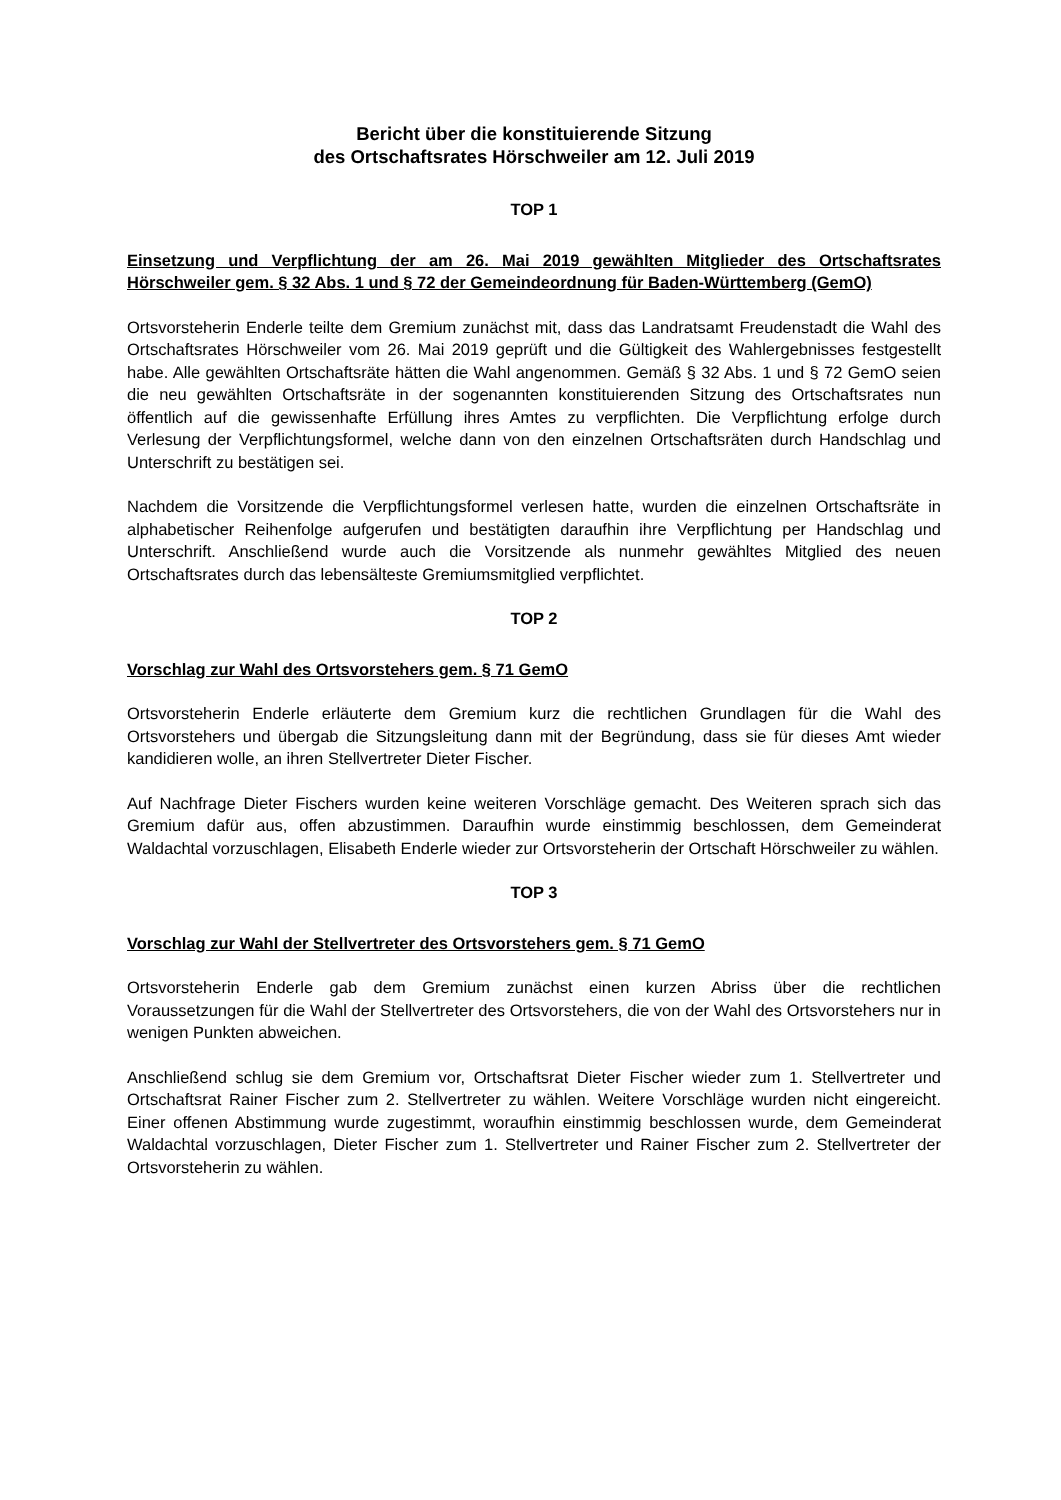Bericht über die konstituierende Sitzung
des Ortschaftsrates Hörschweiler am 12. Juli 2019
TOP 1
Einsetzung und Verpflichtung der am 26. Mai 2019 gewählten Mitglieder des Ortschaftsrates Hörschweiler gem. § 32 Abs. 1 und § 72 der Gemeindeordnung für Baden-Württemberg (GemO)
Ortsvorsteherin Enderle teilte dem Gremium zunächst mit, dass das Landratsamt Freudenstadt die Wahl des Ortschaftsrates Hörschweiler vom 26. Mai 2019 geprüft und die Gültigkeit des Wahlergebnisses festgestellt habe. Alle gewählten Ortschaftsräte hätten die Wahl angenommen. Gemäß § 32 Abs. 1 und § 72 GemO seien die neu gewählten Ortschaftsräte in der sogenannten konstituierenden Sitzung des Ortschaftsrates nun öffentlich auf die gewissenhafte Erfüllung ihres Amtes zu verpflichten. Die Verpflichtung erfolge durch Verlesung der Verpflichtungsformel, welche dann von den einzelnen Ortschaftsräten durch Handschlag und Unterschrift zu bestätigen sei.
Nachdem die Vorsitzende die Verpflichtungsformel verlesen hatte, wurden die einzelnen Ortschaftsräte in alphabetischer Reihenfolge aufgerufen und bestätigten daraufhin ihre Verpflichtung per Handschlag und Unterschrift. Anschließend wurde auch die Vorsitzende als nunmehr gewähltes Mitglied des neuen Ortschaftsrates durch das lebensälteste Gremiumsmitglied verpflichtet.
TOP 2
Vorschlag zur Wahl des Ortsvorstehers gem. § 71 GemO
Ortsvorsteherin Enderle erläuterte dem Gremium kurz die rechtlichen Grundlagen für die Wahl des Ortsvorstehers und übergab die Sitzungsleitung dann mit der Begründung, dass sie für dieses Amt wieder kandidieren wolle, an ihren Stellvertreter Dieter Fischer.
Auf Nachfrage Dieter Fischers wurden keine weiteren Vorschläge gemacht. Des Weiteren sprach sich das Gremium dafür aus, offen abzustimmen. Daraufhin wurde einstimmig beschlossen, dem Gemeinderat Waldachtal vorzuschlagen, Elisabeth Enderle wieder zur Ortsvorsteherin der Ortschaft Hörschweiler zu wählen.
TOP 3
Vorschlag zur Wahl der Stellvertreter des Ortsvorstehers gem. § 71 GemO
Ortsvorsteherin Enderle gab dem Gremium zunächst einen kurzen Abriss über die rechtlichen Voraussetzungen für die Wahl der Stellvertreter des Ortsvorstehers, die von der Wahl des Ortsvorstehers nur in wenigen Punkten abweichen.
Anschließend schlug sie dem Gremium vor, Ortschaftsrat Dieter Fischer wieder zum 1. Stellvertreter und Ortschaftsrat Rainer Fischer zum 2. Stellvertreter zu wählen. Weitere Vorschläge wurden nicht eingereicht. Einer offenen Abstimmung wurde zugestimmt, woraufhin einstimmig beschlossen wurde, dem Gemeinderat Waldachtal vorzuschlagen, Dieter Fischer zum 1. Stellvertreter und Rainer Fischer zum 2. Stellvertreter der Ortsvorsteherin zu wählen.